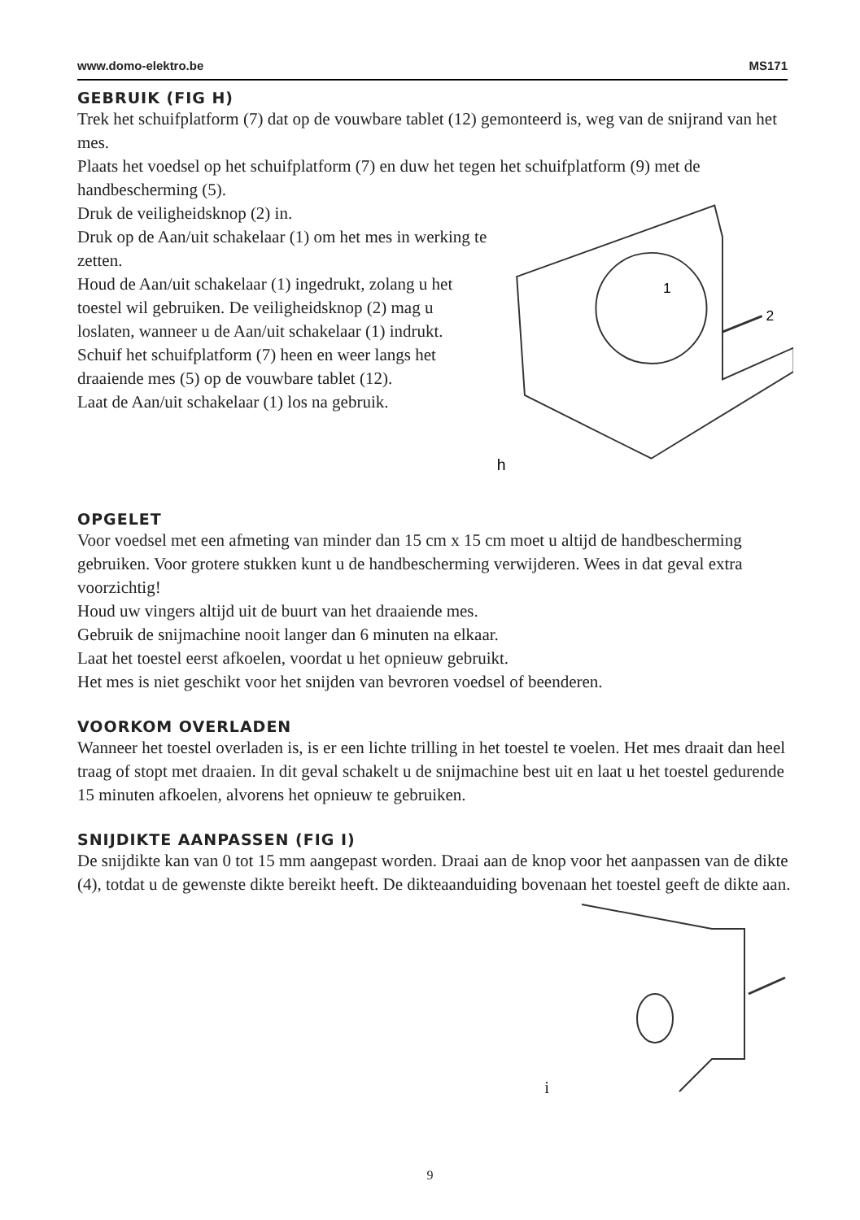www.domo-elektro.be MS171
GEBRUIK (FIG H)
Trek het schuifplatform (7) dat op de vouwbare tablet (12) gemonteerd is, weg van de snijrand van het mes.
Plaats het voedsel op het schuifplatform (7) en duw het tegen het schuifplatform (9) met de handbescherming (5).
Druk de veiligheidsknop (2) in.
Druk op de Aan/uit schakelaar (1) om het mes in werking te zetten.
Houd de Aan/uit schakelaar (1) ingedrukt, zolang u het toestel wil gebruiken. De veiligheidsknop (2) mag u loslaten, wanneer u de Aan/uit schakelaar (1) indrukt.
Schuif het schuifplatform (7) heen en weer langs het draaiende mes (5) op de vouwbare tablet (12).
Laat de Aan/uit schakelaar (1) los na gebruik.
2
1
h
OPGELET
Voor voedsel met een afmeting van minder dan 15 cm x 15 cm moet u altijd de handbescherming gebruiken. Voor grotere stukken kunt u de handbescherming verwijderen. Wees in dat geval extra voorzichtig!
Houd uw vingers altijd uit de buurt van het draaiende mes.
Gebruik de snijmachine nooit langer dan 6 minuten na elkaar.
Laat het toestel eerst afkoelen, voordat u het opnieuw gebruikt.
Het mes is niet geschikt voor het snijden van bevroren voedsel of beenderen.
VOORKOM OVERLADEN
Wanneer het toestel overladen is, is er een lichte trilling in het toestel te voelen. Het mes draait dan heel traag of stopt met draaien. In dit geval schakelt u de snijmachine best uit en laat u het toestel gedurende 15 minuten afkoelen, alvorens het opnieuw te gebruiken.
SNIJDIKTE AANPASSEN (FIG I)
De snijdikte kan van 0 tot 15 mm aangepast worden. Draai aan de knop voor het aanpassen van de dikte (4), totdat u de gewenste dikte bereikt heeft. De dikteaanduiding bovenaan het toestel geeft de dikte aan.
i
9